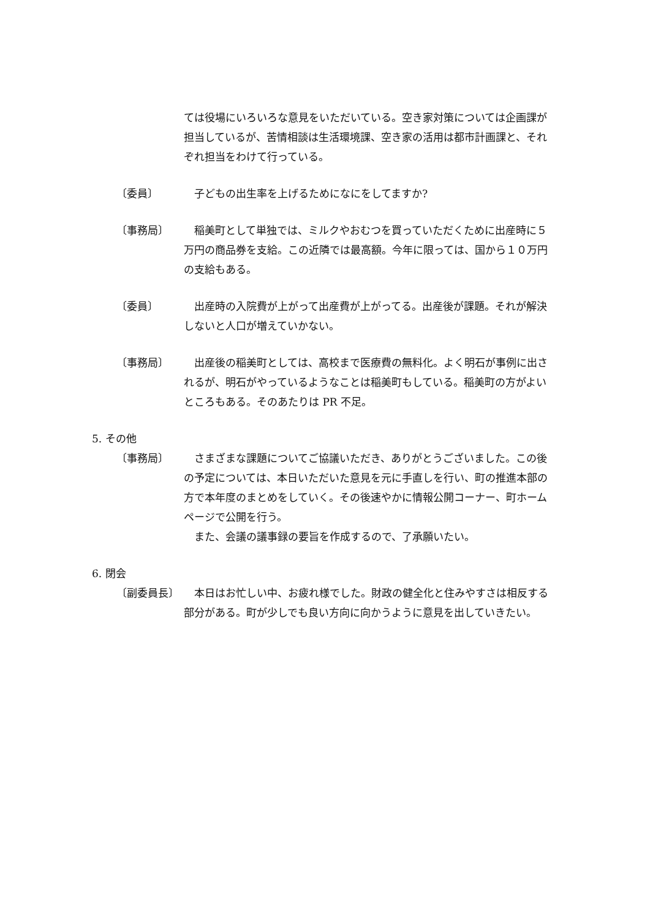ては役場にいろいろな意見をいただいている。空き家対策については企画課が担当しているが、苦情相談は生活環境課、空き家の活用は都市計画課と、それぞれ担当をわけて行っている。
〔委員〕 　子どもの出生率を上げるためになにをしてますか?
〔事務局〕 　稲美町として単独では、ミルクやおむつを買っていただくために出産時に５万円の商品券を支給。この近隣では最高額。今年に限っては、国から１０万円の支給もある。
〔委員〕 　出産時の入院費が上がって出産費が上がってる。出産後が課題。それが解決しないと人口が増えていかない。
〔事務局〕 　出産後の稲美町としては、高校まで医療費の無料化。よく明石が事例に出されるが、明石がやっているようなことは稲美町もしている。稲美町の方がよいところもある。そのあたりは PR 不足。
5. その他
〔事務局〕 　さまざまな課題についてご協議いただき、ありがとうございました。この後の予定については、本日いただいた意見を元に手直しを行い、町の推進本部の方で本年度のまとめをしていく。その後速やかに情報公開コーナー、町ホームページで公開を行う。
　また、会議の議事録の要旨を作成するので、了承願いたい。
6. 閉会
〔副委員長〕 　本日はお忙しい中、お疲れ様でした。財政の健全化と住みやすさは相反する部分がある。町が少しでも良い方向に向かうように意見を出していきたい。